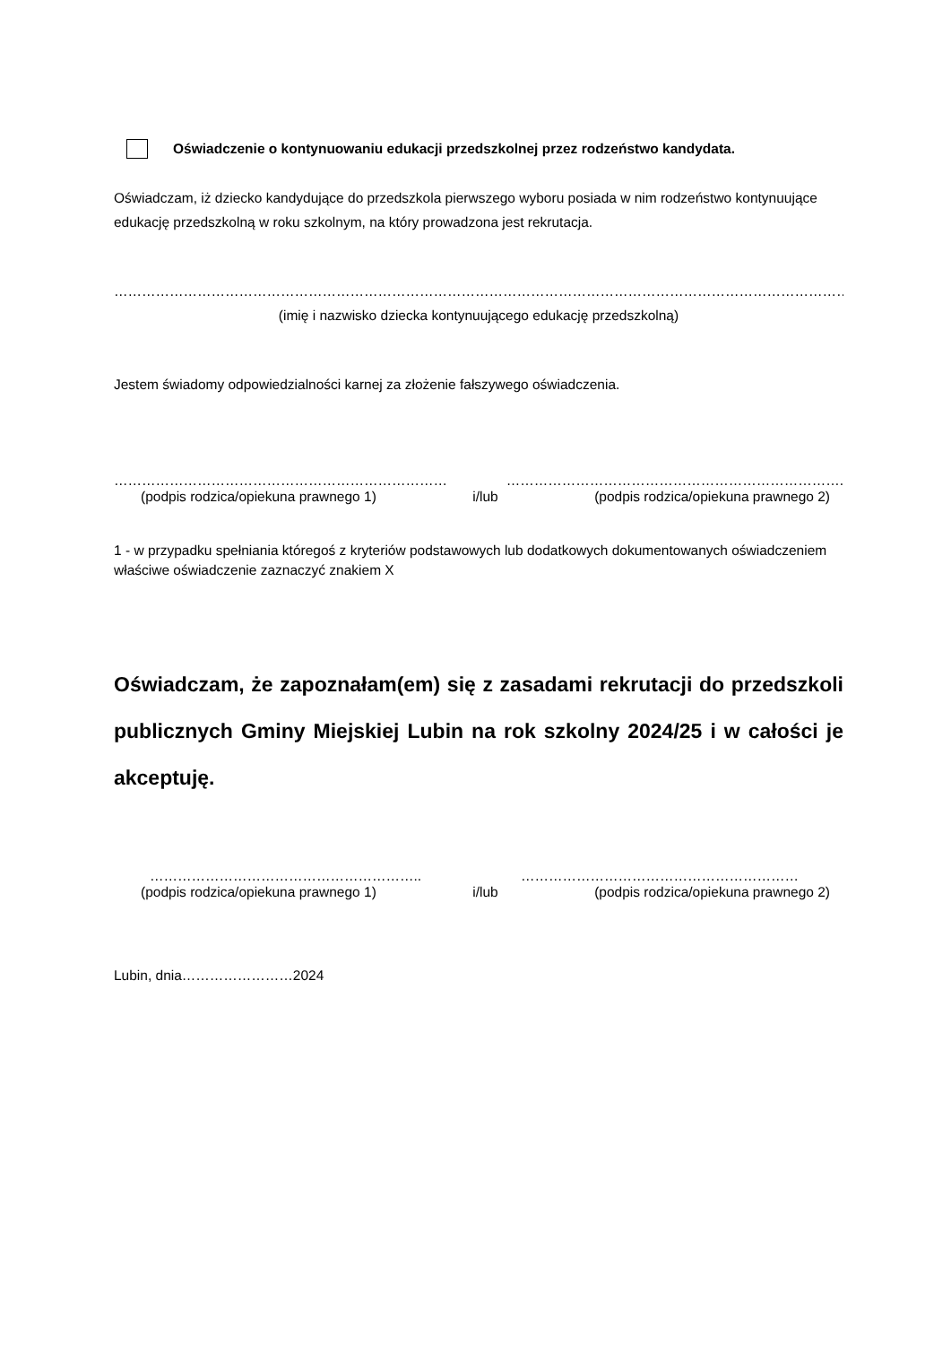Oświadczenie o kontynuowaniu edukacji przedszkolnej przez rodzeństwo kandydata.
Oświadczam, iż dziecko kandydujące do przedszkola pierwszego wyboru posiada w nim rodzeństwo kontynuujące edukację przedszkolną w roku szkolnym, na który prowadzona jest rekrutacja.
…………………………………………………………………………………………………………………………………………………………………………………………
(imię i nazwisko dziecka kontynuującego edukację przedszkolną)
Jestem świadomy odpowiedzialności karnej za złożenie fałszywego oświadczenia.
……………………………………………………………… ……………………………………………………………….
(podpis rodzica/opiekuna prawnego 1) i/lub (podpis rodzica/opiekuna prawnego 2)
1 - w przypadku spełniania któregoś z kryteriów podstawowych lub dodatkowych dokumentowanych oświadczeniem właściwe oświadczenie zaznaczyć znakiem X
Oświadczam, że zapoznałam(em) się z zasadami rekrutacji do przedszkoli publicznych Gminy Miejskiej Lubin na rok szkolny 2024/25 i w całości je akceptuję.
………………………………………………….. ……………………………………………………
(podpis rodzica/opiekuna prawnego 1) i/lub (podpis rodzica/opiekuna prawnego 2)
Lubin, dnia……………………2024